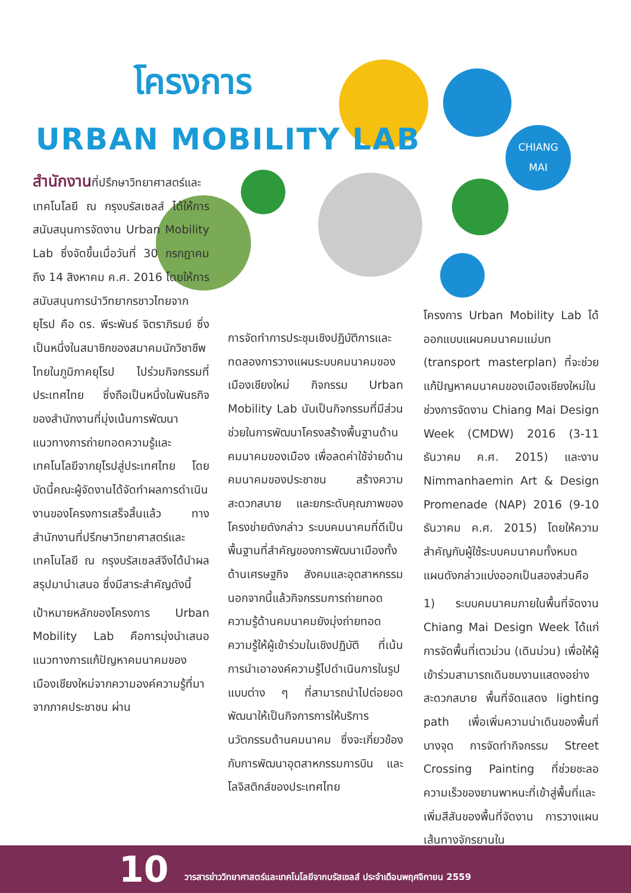CHIANG
MAI
โครงการ
URBAN MOBILITY LAB
สำนักงานที่ปรึกษาวิทยาศาสตร์และเทคโนโลยี ณ กรุงบรัสเซลส์ ได้ให้การสนับสนุนการจัดงาน Urban Mobility Lab ซึ่งจัดขึ้นเมื่อวันที่ 30 กรกฎาคม ถึง 14 สิงหาคม ค.ศ. 2016 โดยให้การสนับสนุนการนำวิทยากรชาวไทยจากยุโรป คือ ดร. พีระพันธ์ จิตราภิรมย์ ซึ่งเป็นหนึ่งในสมาชิกของสมาคมนักวิชาชีพไทยในภูมิภาคยุโรป ไปร่วมกิจกรรมที่ประเทศไทย ซึ่งถือเป็นหนึ่งในพันธกิจของสำนักงานที่มุ่งเน้นการพัฒนาแนวทางการถ่ายทอดความรู้และเทคโนโลยีจากยุโรปสู่ประเทศไทย โดยบัดนี้คณะผู้จัดงานได้จัดทำผลการดำเนินงานของโครงการเสร็จสิ้นแล้ว ทางสำนักงานที่ปรึกษาวิทยาศาสตร์และเทคโนโลยี ณ กรุงบรัสเซลส์จึงได้นำผลสรุปมานำเสนอ ซึ่งมีสาระสำคัญดังนี้
เป้าหมายหลักของโครงการ Urban Mobility Lab คือการมุ่งนำเสนอแนวทางการแก้ปัญหาคมนาคมของเมืองเชียงใหม่จากความองค์ความรู้ที่มาจากภาคประชาชน ผ่าน
การจัดทำการประชุมเชิงปฏิบัติการและทดลองการวางแผนระบบคมนาคมของเมืองเชียงใหม่ กิจกรรม Urban Mobility Lab นับเป็นกิจกรรมที่มีส่วนช่วยในการพัฒนาโครงสร้างพื้นฐานด้านคมนาคมของเมือง เพื่อลดค่าใช้จ่ายด้านคมนาคมของประชาชน สร้างความสะดวกสบาย และยกระดับคุณภาพของโครงข่ายดังกล่าว ระบบคมนาคมที่ดีเป็นพื้นฐานที่สำคัญของการพัฒนาเมืองทั้งด้านเศรษฐกิจ สังคมและอุตสาหกรรม นอกจากนี้แล้วกิจกรรมการถ่ายทอดความรู้ด้านคมนาคมยังมุ่งถ่ายทอดความรู้ให้ผู้เข้าร่วมในเชิงปฏิบัติ ที่เน้นการนำเอาองค์ความรู้ไปดำเนินการในรูปแบบต่าง ๆ ที่สามารถนำไปต่อยอดพัฒนาให้เป็นกิจการการให้บริการนวัตกรรมด้านคมนาคม ซึ่งจะเกี่ยวข้องกับการพัฒนาอุตสาหกรรมการบิน และโลจิสติกส์ของประเทศไทย
โครงการ Urban Mobility Lab ได้ออกแบบแผนคมนาคมแม่บท (transport masterplan) ที่จะช่วยแก้ปัญหาคมนาคมของเมืองเชียงใหม่ในช่วงการจัดงาน Chiang Mai Design Week (CMDW) 2016 (3-11 ธันวาคม ค.ศ. 2015) และงาน Nimmanhaemin Art & Design Promenade (NAP) 2016 (9-10 ธันวาคม ค.ศ. 2015) โดยให้ความสำคัญกับผู้ใช้ระบบคมนาคมทั้งหมด แผนดังกล่าวแบ่งออกเป็นสองส่วนคือ
1) ระบบคมนาคมภายในพื้นที่จัดงาน Chiang Mai Design Week ได้แก่การจัดพื้นที่เตวม่วน (เดินม่วน) เพื่อให้ผู้เข้าร่วมสามารถเดินชมงานแสดงอย่างสะดวกสบาย พื้นที่จัดแสดง lighting path เพื่อเพิ่มความน่าเดินของพื้นที่บางจุด การจัดทำกิจกรรม Street Crossing Painting ที่ช่วยชะลอความเร็วของยานพาหนะที่เข้าสู่พื้นที่และเพิ่มสีสันของพื้นที่จัดงาน การวางแผนเส้นทางจักรยานใน
10
วารสารข่าววิทยาศาสตร์และเทคโนโลยีจากบรัสเซลส์ ประจำเดือนพฤศจิกายน 2559